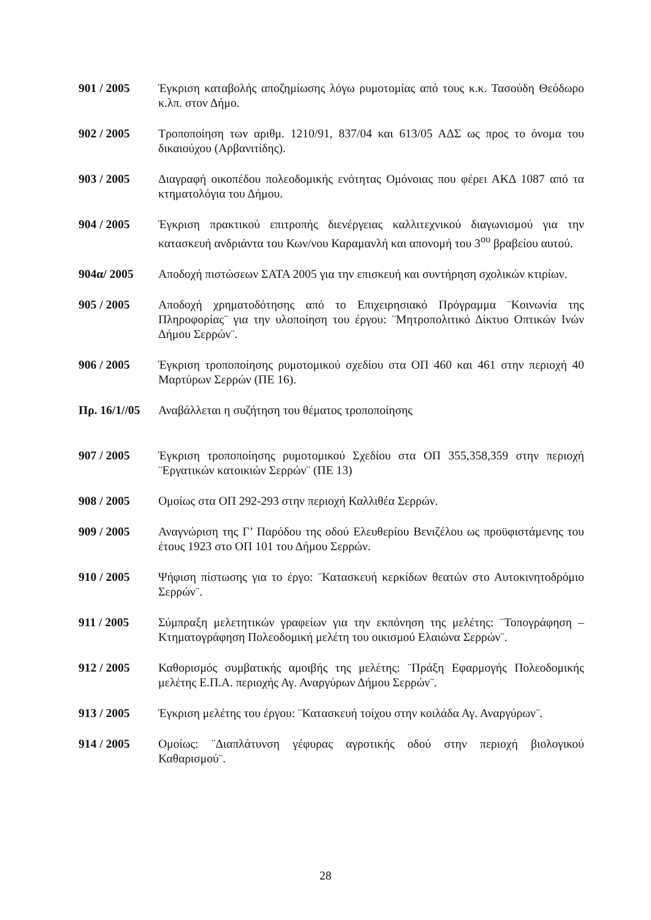901 / 2005 Έγκριση καταβολής αποζημίωσης λόγω ρυμοτομίας από τους κ.κ. Τασούδη Θεόδωρο κ.λπ. στον Δήμο.
902 / 2005 Τροποποίηση των αριθμ. 1210/91, 837/04 και 613/05 ΑΔΣ ως προς το όνομα του δικαιούχου (Αρβανιτίδης).
903 / 2005 Διαγραφή οικοπέδου πολεοδομικής ενότητας Ομόνοιας που φέρει ΑΚΔ 1087 από τα κτηματολόγια του Δήμου.
904 / 2005 Έγκριση πρακτικού επιτροπής διενέργειας καλλιτεχνικού διαγωνισμού για την κατασκευή ανδριάντα του Κων/νου Καραμανλή και απονομή του 3<sup>ου</sup> βραβείου αυτού.
904α/ 2005 Αποδοχή πιστώσεων ΣΑΤΑ 2005 για την επισκευή και συντήρηση σχολικών κτιρίων.
905 / 2005 Αποδοχή χρηματοδότησης από το Επιχειρησιακό Πρόγραμμα ¨Κοινωνία της Πληροφορίας¨ για την υλοποίηση του έργου: ¨Μητροπολιτικό Δίκτυο Οπτικών Ινών Δήμου Σερρών¨.
906 / 2005 Έγκριση τροποποίησης ρυμοτομικού σχεδίου στα ΟΠ 460 και 461 στην περιοχή 40 Μαρτύρων Σερρών (ΠΕ 16).
Πρ. 16/1//05
Αναβάλλεται η συζήτηση του θέματος τροποποίησης
907 / 2005 Έγκριση τροποποίησης ρυμοτομικού Σχεδίου στα ΟΠ 355,358,359 στην περιοχή ¨Εργατικών κατοικιών Σερρών¨ (ΠΕ 13)
908 / 2005 Ομοίως στα ΟΠ 292-293 στην περιοχή Καλλιθέα Σερρών.
909 / 2005 Αναγνώριση της Γ’ Παρόδου της οδού Ελευθερίου Βενιζέλου ως προϋφιστάμενης του έτους 1923 στο ΟΠ 101 του Δήμου Σερρών.
910 / 2005 Ψήφιση πίστωσης για το έργο: ¨Κατασκευή κερκίδων θεατών στο Αυτοκινητοδρόμιο Σερρών¨.
911 / 2005 Σύμπραξη μελετητικών γραφείων για την εκπόνηση της μελέτης: ¨Τοπογράφηση – Κτηματογράφηση Πολεοδομική μελέτη του οικισμού Ελαιώνα Σερρών¨.
912 / 2005 Καθορισμός συμβατικής αμοιβής της μελέτης: ¨Πράξη Εφαρμογής Πολεοδομικής μελέτης Ε.Π.Α. περιοχής Αγ. Αναργύρων Δήμου Σερρών¨.
913 / 2005 Έγκριση μελέτης του έργου: ¨Κατασκευή τοίχου στην κοιλάδα Αγ. Αναργύρων¨.
914 / 2005 Ομοίως: ¨Διαπλάτυνση γέφυρας αγροτικής οδού στην περιοχή βιολογικού Καθαρισμού¨.
28